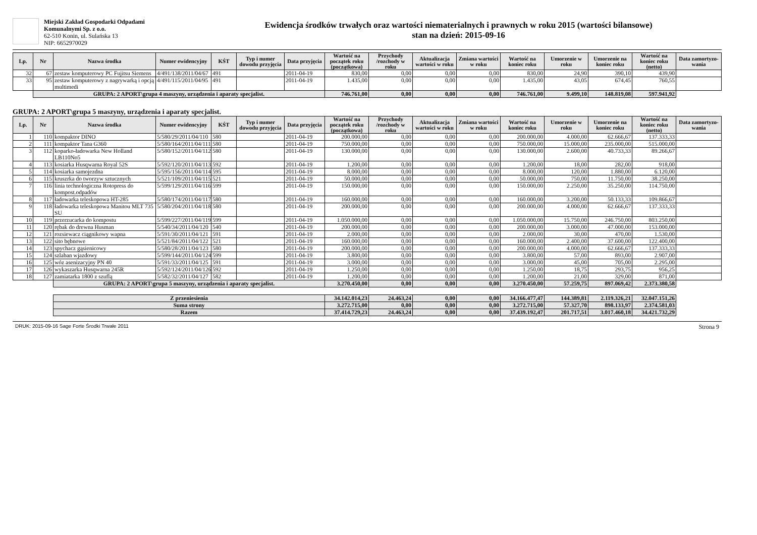Miejski Zakład Gospodarki Odpadami
Komunalnymi Sp. z o.o.
62-510 Konin, ul. Sulańska 13
NIP: 6652970029
Ewidencja środków trwałych oraz wartości niematerialnych i prawnych w roku 2015 (wartości bilansowe)
stan na dzień: 2015-09-16
| Lp. | Nr | Nazwa środka | Numer ewidencyjny | KŚT | Typ i numer dowodu przyjęcia | Data przyjęcia | Wartość na początek roku (początkowa) | Przychody /rozchody w roku | Aktualizacja wartości w roku | Zmiana wartości w roku | Wartość na koniec roku | Umorzenie w roku | Umorzenie na koniec roku | Wartość na koniec roku (netto) | Data zamortyzo-wania |
| --- | --- | --- | --- | --- | --- | --- | --- | --- | --- | --- | --- | --- | --- | --- | --- |
| 32 | 67 | zestaw komputerowy PC Fujitsu Siemens | 4/491/138/2011/04/67 | 491 | | 2011-04-19 | 830,00 | 0,00 | 0,00 | 0,00 | 830,00 | 24,90 | 390,10 | 439,90 | |
| 33 | 95 | zestaw komputerowy z nagrywarką i opcją multimedi | 4/491/115/2011/04/95 | 491 | | 2011-04-19 | 1.435,00 | 0,00 | 0,00 | 0,00 | 1.435,00 | 43,05 | 674,45 | 760,55 | |
| | GRUPA: 2 APORT\grupa 4 maszyny, urządzenia i aparaty specjalist. | | | | | | 746.761,00 | 0,00 | 0,00 | 0,00 | 746.761,00 | 9.499,10 | 148.819,08 | 597.941,92 | |
GRUPA: 2 APORT\grupa 5 maszyny, urządzenia i aparaty specjalist.
| Lp. | Nr | Nazwa środka | Numer ewidencyjny | KŚT | Typ i numer dowodu przyjęcia | Data przyjęcia | Wartość na początek roku (początkowa) | Przychody /rozchody w roku | Aktualizacja wartości w roku | Zmiana wartości w roku | Wartość na koniec roku | Umorzenie w roku | Umorzenie na koniec roku | Wartość na koniec roku (netto) | Data zamortyzo-wania |
| --- | --- | --- | --- | --- | --- | --- | --- | --- | --- | --- | --- | --- | --- | --- | --- |
| 1 | 110 | kompaktor DINO | 5/580/29/2011/04/110 | 580 | | 2011-04-19 | 200.000,00 | 0,00 | 0,00 | 0,00 | 200.000,00 | 4.000,00 | 62.666,67 | 137.333,33 | |
| 2 | 111 | kompaktor Tana G360 | 5/580/164/2011/04/111 | 580 | | 2011-04-19 | 750.000,00 | 0,00 | 0,00 | 0,00 | 750.000,00 | 15.000,00 | 235.000,00 | 515.000,00 | |
| 3 | 112 | koparko-ładowarka New Holland LB110No5 | 5/580/152/2011/04/112 | 580 | | 2011-04-19 | 130.000,00 | 0,00 | 0,00 | 0,00 | 130.000,00 | 2.600,00 | 40.733,33 | 89.266,67 | |
| 4 | 113 | kosiarka Husqwarna Royal 52S | 5/592/120/2011/04/113 | 592 | | 2011-04-19 | 1.200,00 | 0,00 | 0,00 | 0,00 | 1.200,00 | 18,00 | 282,00 | 918,00 | |
| 5 | 114 | kosiarka samojezdna | 5/595/156/2011/04/114 | 595 | | 2011-04-19 | 8.000,00 | 0,00 | 0,00 | 0,00 | 8.000,00 | 120,00 | 1.880,00 | 6.120,00 | |
| 6 | 115 | kruszrka do tworzyw sztucznych | 5/521/109/2011/04/115 | 521 | | 2011-04-19 | 50.000,00 | 0,00 | 0,00 | 0,00 | 50.000,00 | 750,00 | 11.750,00 | 38.250,00 | |
| 7 | 116 | linia technologiczna Rotopress do kompost.odpadów | 5/599/129/2011/04/116 | 599 | | 2011-04-19 | 150.000,00 | 0,00 | 0,00 | 0,00 | 150.000,00 | 2.250,00 | 35.250,00 | 114.750,00 | |
| 8 | 117 | ładowarka teleskopowa HT-285 | 5/580/174/2011/04/117 | 580 | | 2011-04-19 | 160.000,00 | 0,00 | 0,00 | 0,00 | 160.000,00 | 3.200,00 | 50.133,33 | 109.866,67 | |
| 9 | 118 | ładowarka teleskopowa Manitou MLT 735 SU | 5/580/204/2011/04/118 | 580 | | 2011-04-19 | 200.000,00 | 0,00 | 0,00 | 0,00 | 200.000,00 | 4.000,00 | 62.666,67 | 137.333,33 | |
| 10 | 119 | przerzucarka do kompostu | 5/599/227/2011/04/119 | 599 | | 2011-04-19 | 1.050.000,00 | 0,00 | 0,00 | 0,00 | 1.050.000,00 | 15.750,00 | 246.750,00 | 803.250,00 | |
| 11 | 120 | rębak do drewna Husman | 5/540/34/2011/04/120 | 540 | | 2011-04-19 | 200.000,00 | 0,00 | 0,00 | 0,00 | 200.000,00 | 3.000,00 | 47.000,00 | 153.000,00 | |
| 12 | 121 | rozsiewacz ciągnikowy wapna | 5/591/30/2011/04/121 | 591 | | 2011-04-19 | 2.000,00 | 0,00 | 0,00 | 0,00 | 2.000,00 | 30,00 | 470,00 | 1.530,00 | |
| 13 | 122 | sito bębnowe | 5/521/84/2011/04/122 | 521 | | 2011-04-19 | 160.000,00 | 0,00 | 0,00 | 0,00 | 160.000,00 | 2.400,00 | 37.600,00 | 122.400,00 | |
| 14 | 123 | spychacz gąsienicowy | 5/580/28/2011/04/123 | 580 | | 2011-04-19 | 200.000,00 | 0,00 | 0,00 | 0,00 | 200.000,00 | 4.000,00 | 62.666,67 | 137.333,33 | |
| 15 | 124 | szlaban wjazdowy | 5/599/144/2011/04/124 | 599 | | 2011-04-19 | 3.800,00 | 0,00 | 0,00 | 0,00 | 3.800,00 | 57,00 | 893,00 | 2.907,00 | |
| 16 | 125 | wóz asenizacyjny PN 40 | 5/591/33/2011/04/125 | 591 | | 2011-04-19 | 3.000,00 | 0,00 | 0,00 | 0,00 | 3.000,00 | 45,00 | 705,00 | 2.295,00 | |
| 17 | 126 | wykaszarka Husqwarna 245R | 5/592/124/2011/04/126 | 592 | | 2011-04-19 | 1.250,00 | 0,00 | 0,00 | 0,00 | 1.250,00 | 18,75 | 293,75 | 956,25 | |
| 18 | 127 | zamiatarka 1800 z szuflą | 5/582/32/2011/04/127 | 582 | | 2011-04-19 | 1.200,00 | 0,00 | 0,00 | 0,00 | 1.200,00 | 21,00 | 329,00 | 871,00 | |
| | | GRUPA: 2 APORT\grupa 5 maszyny, urządzenia i aparaty specjalist. | | | | | 3.270.450,00 | 0,00 | 0,00 | 0,00 | 3.270.450,00 | 57.259,75 | 897.069,42 | 2.373.380,58 | |
| | | Z przeniesienia | | | | | 34.142.014,23 | 24.463,24 | 0,00 | 0,00 | 34.166.477,47 | 144.389,81 | 2.119.326,21 | 32.047.151,26 | |
| | | Suma strony | | | | | 3.272.715,00 | 0,00 | 0,00 | 0,00 | 3.272.715,00 | 57.327,70 | 898.133,97 | 2.374.581,03 | |
| | | Razem | | | | | 37.414.729,23 | 24.463,24 | 0,00 | 0,00 | 37.439.192,47 | 201.717,51 | 3.017.460,18 | 34.421.732,29 | |
DRUK: 2015-09-16 Sage Forte Środki Trwałe 2011 Strona 9